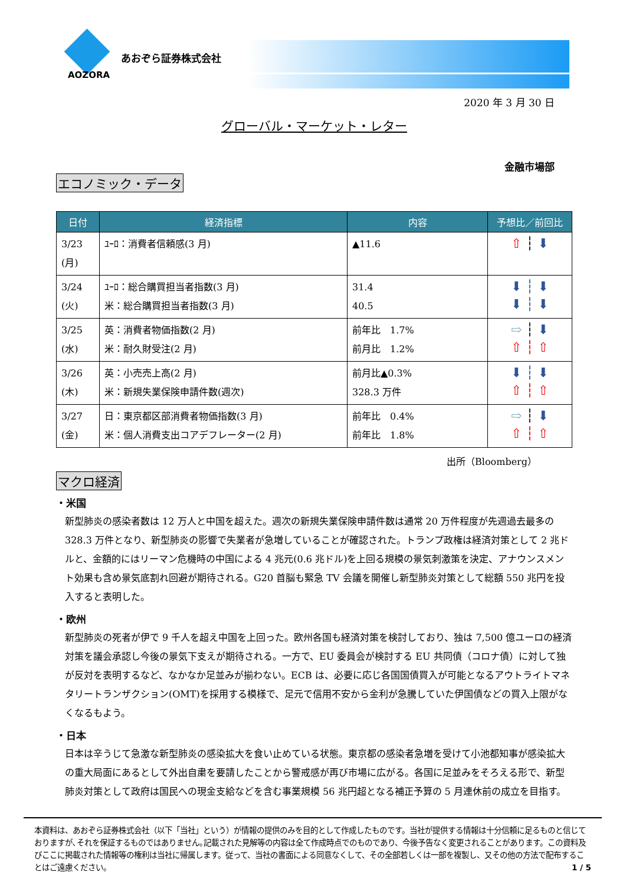AOZORA
あおぞら証券株式会社
2020 年 3 月 30 日
グローバル・マーケット・レター
金融市場部
エコノミック・データ
| 日付 | 経済指標 | 内容 | 予想比／前回比 |
| --- | --- | --- | --- |
| 3/23 (月) | ﾕｰﾛ：消費者信頼感(3 月) | ▲11.6 | ⇧ ┆ ⬇ |
| 3/24 (火) | ﾕｰﾛ：総合購買担当者指数(3 月) 米：総合購買担当者指数(3 月) | 31.4 40.5 | ⬇ ┆ ⬇ ⬇ ┆ ⬇ |
| 3/25 (水) | 英：消費者物価指数(2 月) 米：耐久財受注(2 月) | 前年比 1.7% 前月比 1.2% | ⇨ ┆ ⬇ ⇧ ┆ ⇧ |
| 3/26 (木) | 英：小売売上高(2 月) 米：新規失業保険申請件数(週次) | 前月比▲0.3% 328.3 万件 | ⬇ ┆ ⬇ ⇧ ┆ ⇧ |
| 3/27 (金) | 日：東京都区部消費者物価指数(3 月) 米：個人消費支出コアデフレーター(2 月) | 前年比 0.4% 前年比 1.8% | ⇨ ┆ ⬇ ⇧ ┆ ⇧ |
出所（Bloomberg）
マクロ経済
・米国
新型肺炎の感染者数は 12 万人と中国を超えた。週次の新規失業保険申請件数は通常 20 万件程度が先週過去最多の 328.3 万件となり、新型肺炎の影響で失業者が急増していることが確認された。トランプ政権は経済対策として 2 兆ドルと、金額的にはリーマン危機時の中国による 4 兆元(0.6 兆ドル)を上回る規模の景気刺激策を決定、アナウンスメント効果も含め景気底割れ回避が期待される。G20 首脳も緊急 TV 会議を開催し新型肺炎対策として総額 550 兆円を投入すると表明した。
・欧州
新型肺炎の死者が伊で 9 千人を超え中国を上回った。欧州各国も経済対策を検討しており、独は 7,500 億ユーロの経済対策を議会承認し今後の景気下支えが期待される。一方で、EU 委員会が検討する EU 共同債（コロナ債）に対して独が反対を表明するなど、なかなか足並みが揃わない。ECB は、必要に応じ各国国債買入が可能となるアウトライトマネタリートランザクション(OMT)を採用する模様で、足元で信用不安から金利が急騰していた伊国債などの買入上限がなくなるもよう。
・日本
日本は辛うじて急激な新型肺炎の感染拡大を食い止めている状態。東京都の感染者急増を受けて小池都知事が感染拡大の重大局面にあるとして外出自粛を要請したことから警戒感が再び市場に広がる。各国に足並みをそろえる形で、新型肺炎対策として政府は国民への現金支給などを含む事業規模 56 兆円超となる補正予算の 5 月連休前の成立を目指す。
本資料は、あおぞら証券株式会社（以下「当社」という）が情報の提供のみを目的として作成したものです。当社が提供する情報は十分信頼に足るものと信じておりますが､それを保証するものではありません｡記載された見解等の内容は全て作成時点でのものであり、今後予告なく変更されることがあります。この資料及びここに掲載された情報等の権利は当社に帰属します。従って、当社の書面による同意なくして、その全部若しくは一部を複製し、又その他の方法で配布することはご遠慮ください。 1 / 5